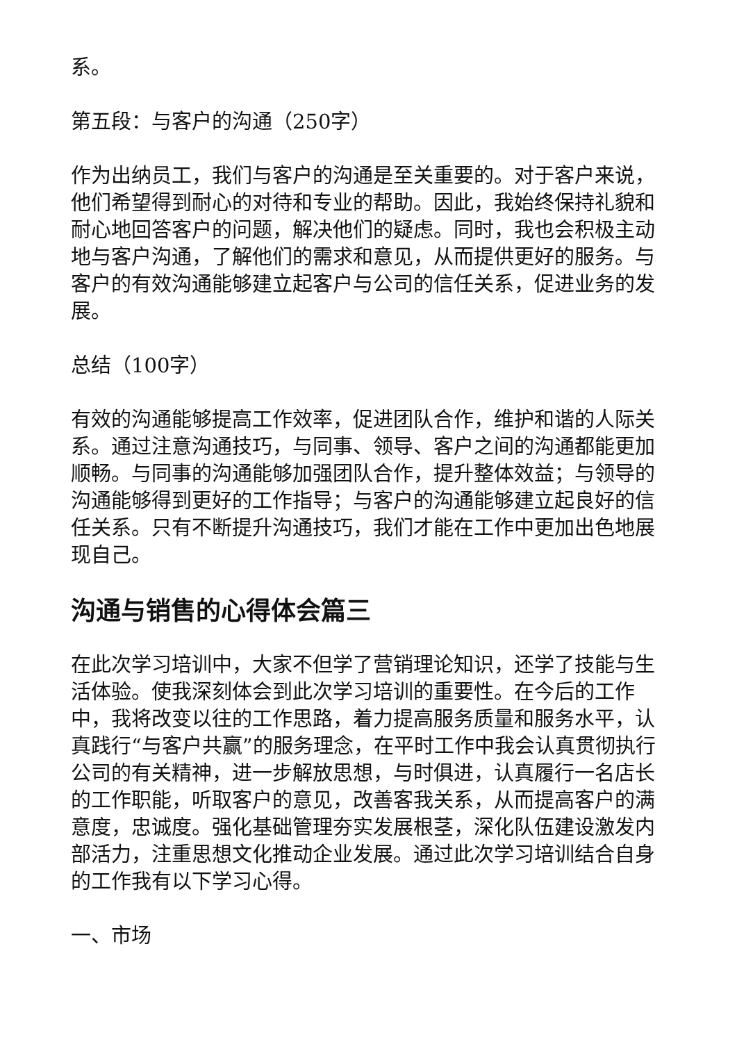系。
第五段：与客户的沟通（250字）
作为出纳员工，我们与客户的沟通是至关重要的。对于客户来说，他们希望得到耐心的对待和专业的帮助。因此，我始终保持礼貌和耐心地回答客户的问题，解决他们的疑虑。同时，我也会积极主动地与客户沟通，了解他们的需求和意见，从而提供更好的服务。与客户的有效沟通能够建立起客户与公司的信任关系，促进业务的发展。
总结（100字）
有效的沟通能够提高工作效率，促进团队合作，维护和谐的人际关系。通过注意沟通技巧，与同事、领导、客户之间的沟通都能更加顺畅。与同事的沟通能够加强团队合作，提升整体效益；与领导的沟通能够得到更好的工作指导；与客户的沟通能够建立起良好的信任关系。只有不断提升沟通技巧，我们才能在工作中更加出色地展现自己。
沟通与销售的心得体会篇三
在此次学习培训中，大家不但学了营销理论知识，还学了技能与生活体验。使我深刻体会到此次学习培训的重要性。在今后的工作中，我将改变以往的工作思路，着力提高服务质量和服务水平，认真践行“与客户共赢”的服务理念，在平时工作中我会认真贯彻执行公司的有关精神，进一步解放思想，与时俱进，认真履行一名店长的工作职能，听取客户的意见，改善客我关系，从而提高客户的满意度，忠诚度。强化基础管理夯实发展根茎，深化队伍建设激发内部活力，注重思想文化推动企业发展。通过此次学习培训结合自身的工作我有以下学习心得。
一、市场